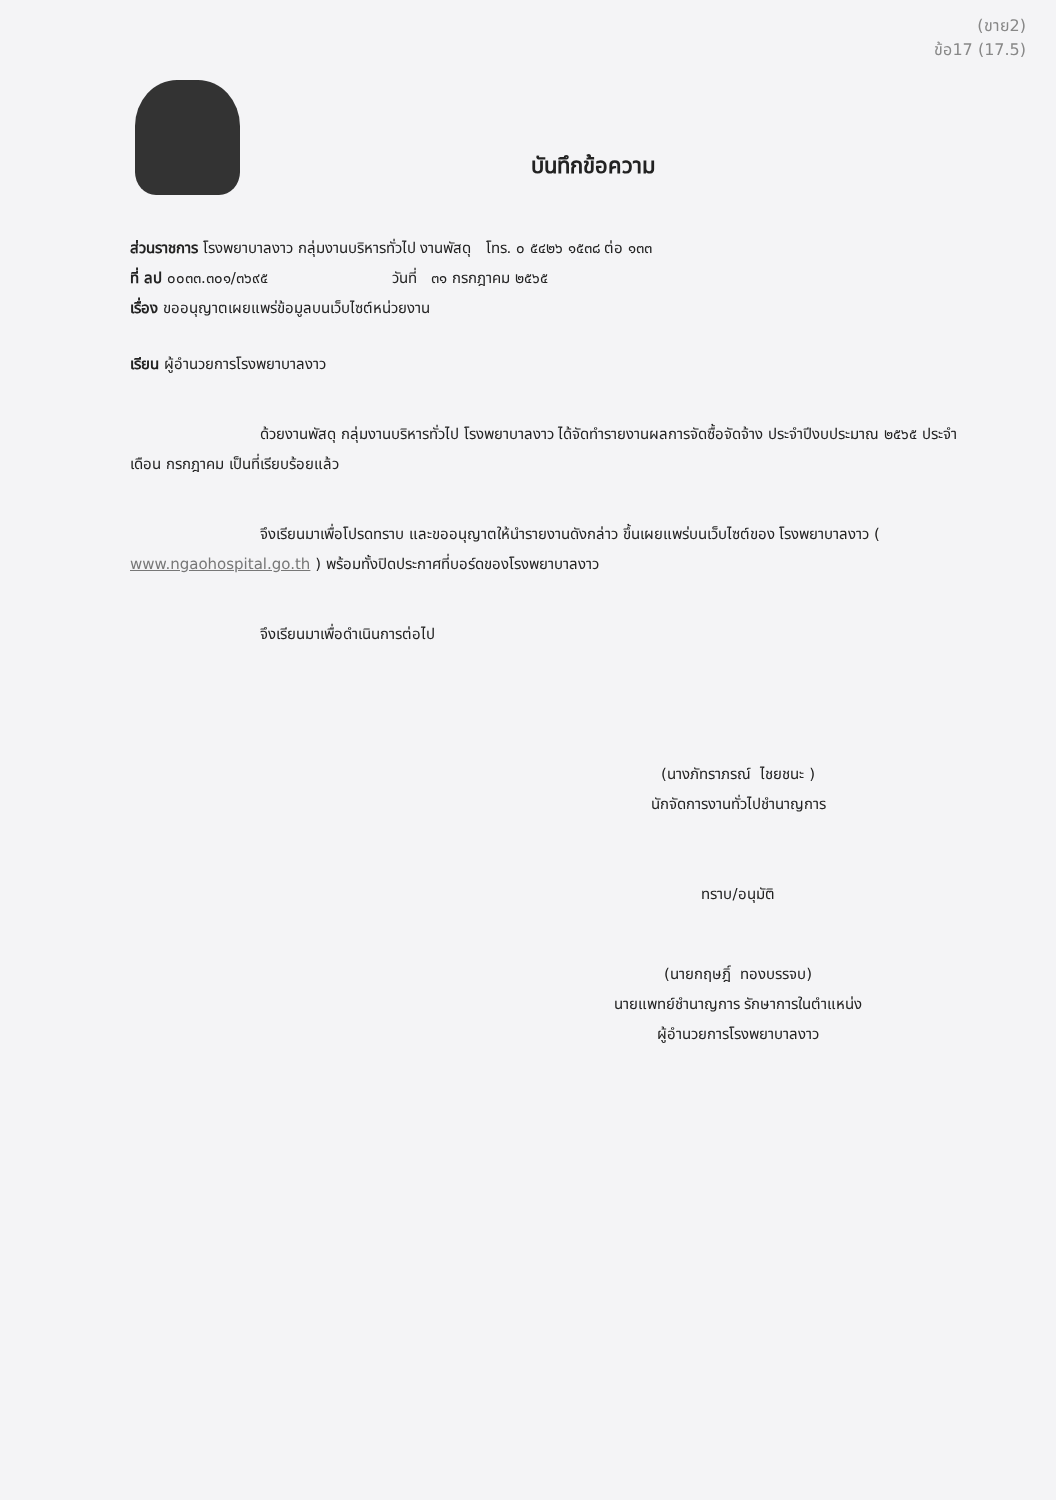(ขาย2)
ข้อ17 (17.5)
บันทึกข้อความ
ส่วนราชการ โรงพยาบาลงาว กลุ่มงานบริหารทั่วไป งานพัสดุ โทร. ๐ ๕๔๒๖ ๑๕๓๘ ต่อ ๑๓๓
ที่ ลป ๐๐๓๓.๓๐๑/๓๖๙๕ วันที่ ๓๑ กรกฎาคม ๒๕๖๕
เรื่อง ขออนุญาตเผยแพร่ข้อมูลบนเว็บไซต์หน่วยงาน
เรียน ผู้อำนวยการโรงพยาบาลงาว
ด้วยงานพัสดุ กลุ่มงานบริหารทั่วไป โรงพยาบาลงาว ได้จัดทำรายงานผลการจัดซื้อจัดจ้าง ประจำปีงบประมาณ ๒๕๖๕ ประจำเดือน กรกฎาคม เป็นที่เรียบร้อยแล้ว
จึงเรียนมาเพื่อโปรดทราบ และขออนุญาตให้นำรายงานดังกล่าว ขึ้นเผยแพร่บนเว็บไซต์ของ โรงพยาบาลงาว ( www.ngaohospital.go.th ) พร้อมทั้งปิดประกาศที่บอร์ดของโรงพยาบาลงาว
จึงเรียนมาเพื่อดำเนินการต่อไป
(นางภัทราภรณ์ ไชยชนะ )
นักจัดการงานทั่วไปชำนาญการ
ทราบ/อนุมัติ
(นายกฤษฎิ์ ทองบรรจบ)
นายแพทย์ชำนาญการ รักษาการในตำแหน่ง
ผู้อำนวยการโรงพยาบาลงาว